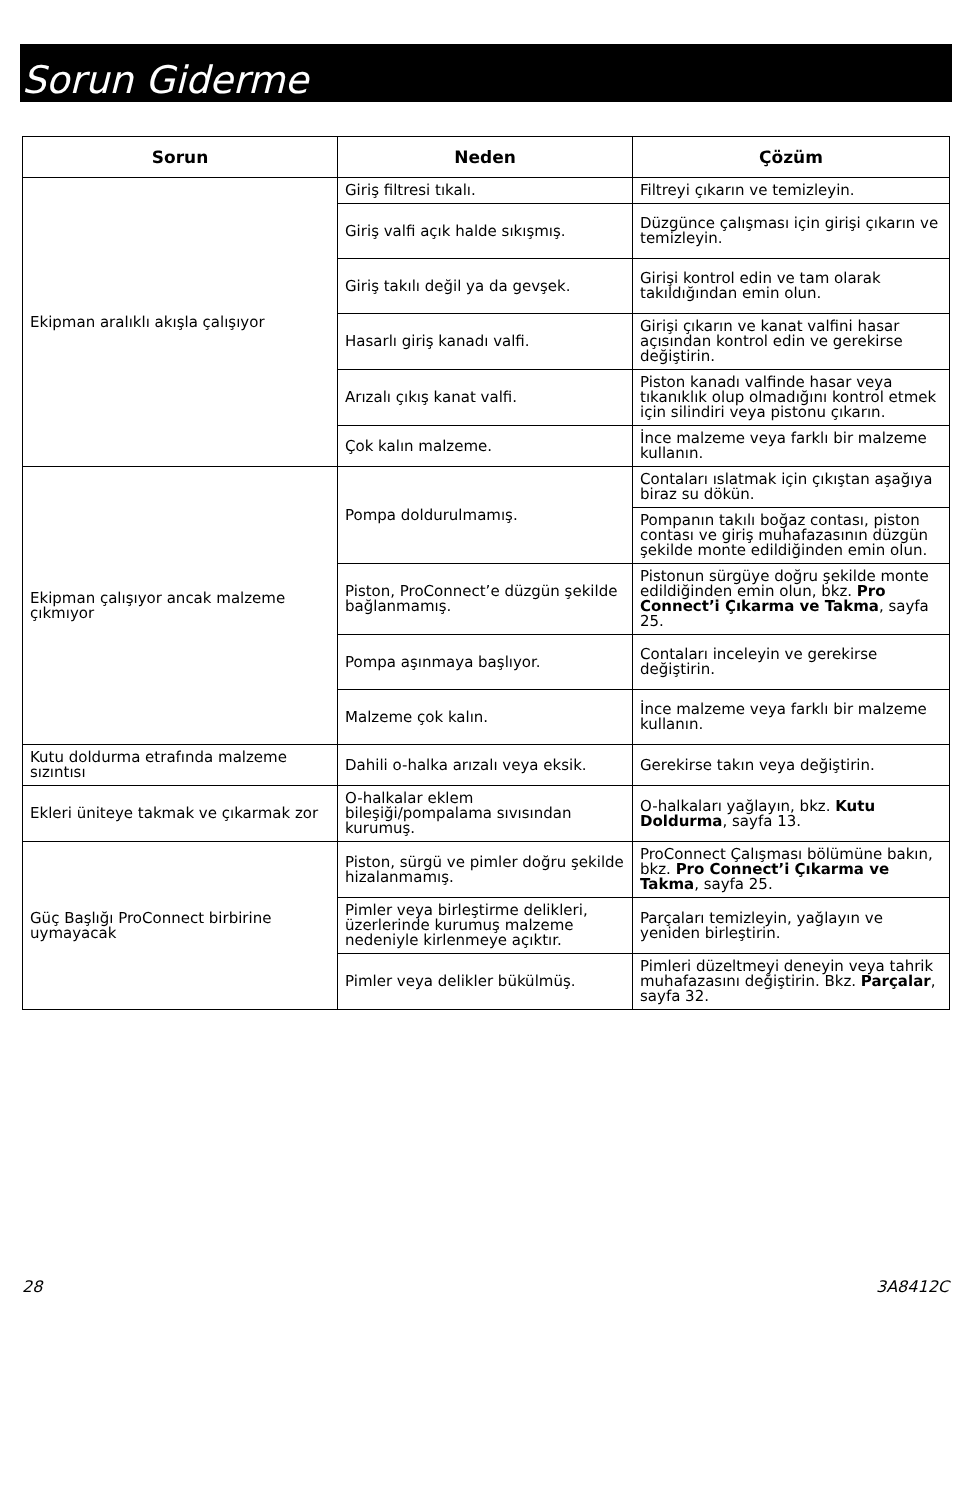Sorun Giderme
| Sorun | Neden | Çözüm |
| --- | --- | --- |
| Ekipman aralıklı akışla çalışıyor | Giriş filtresi tıkalı. | Filtreyi çıkarın ve temizleyin. |
| | Giriş valfi açık halde sıkışmış. | Düzgünce çalışması için girişi çıkarın ve temizleyin. |
| | Giriş takılı değil ya da gevşek. | Girişi kontrol edin ve tam olarak takıldığından emin olun. |
| | Hasarlı giriş kanadı valfi. | Girişi çıkarın ve kanat valfini hasar açısından kontrol edin ve gerekirse değiştirin. |
| | Arızalı çıkış kanat valfi. | Piston kanadı valfinde hasar veya tıkanıklık olup olmadığını kontrol etmek için silindiri veya pistonu çıkarın. |
| | Çok kalın malzeme. | İnce malzeme veya farklı bir malzeme kullanın. |
| Ekipman çalışıyor ancak malzeme çıkmıyor | Pompa doldurulmamış. | Contaları ıslatmak için çıkıştan aşağıya biraz su dökün. |
| | | Pompanın takılı boğaz contası, piston contası ve giriş muhafazasının düzgün şekilde monte edildiğinden emin olun. |
| | Piston, ProConnect’e düzgün şekilde bağlanmamış. | Pistonun sürgüye doğru şekilde monte edildiğinden emin olun, bkz. Pro Connect’i Çıkarma ve Takma , sayfa 25. |
| | Pompa aşınmaya başlıyor. | Contaları inceleyin ve gerekirse değiştirin. |
| | Malzeme çok kalın. | İnce malzeme veya farklı bir malzeme kullanın. |
| Kutu doldurma etrafında malzeme sızıntısı | Dahili o-halka arızalı veya eksik. | Gerekirse takın veya değiştirin. |
| Ekleri üniteye takmak ve çıkarmak zor | O-halkalar eklem bileşiği/pompalama sıvısından kurumuş. | O-halkaları yağlayın, bkz. Kutu Doldurma , sayfa 13. |
| Güç Başlığı ProConnect birbirine uymayacak | Piston, sürgü ve pimler doğru şekilde hizalanmamış. | ProConnect Çalışması bölümüne bakın, bkz. Pro Connect’i Çıkarma ve Takma , sayfa 25. |
| | Pimler veya birleştirme delikleri, üzerlerinde kurumuş malzeme nedeniyle kirlenmeye açıktır. | Parçaları temizleyin, yağlayın ve yeniden birleştirin. |
| | Pimler veya delikler bükülmüş. | Pimleri düzeltmeyi deneyin veya tahrik muhafazasını değiştirin. Bkz. Parçalar , sayfa 32. |
28 3A8412C